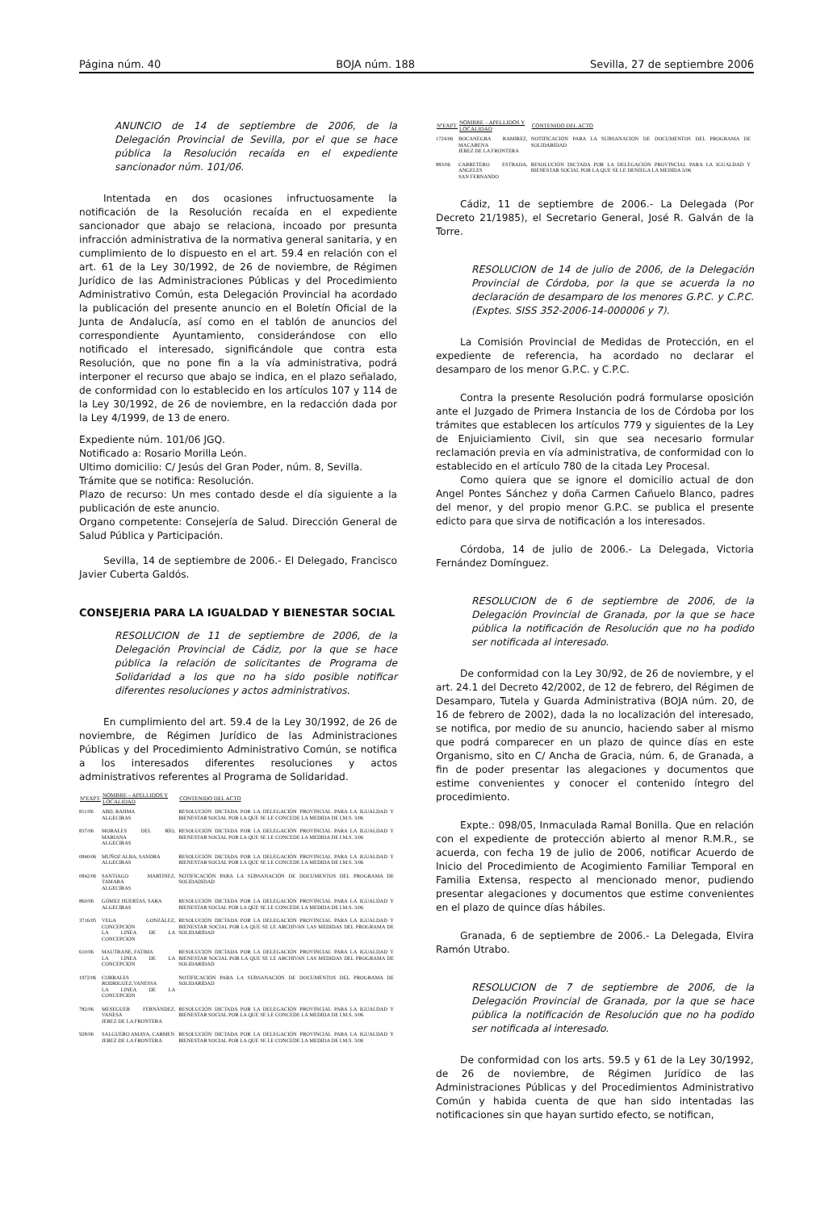Página núm. 40 BOJA núm. 188 Sevilla, 27 de septiembre 2006
ANUNCIO de 14 de septiembre de 2006, de la Delegación Provincial de Sevilla, por el que se hace pública la Resolución recaída en el expediente sancionador núm. 101/06.
Intentada en dos ocasiones infructuosamente la notificación de la Resolución recaída en el expediente sancionador que abajo se relaciona, incoado por presunta infracción administrativa de la normativa general sanitaria, y en cumplimiento de lo dispuesto en el art. 59.4 en relación con el art. 61 de la Ley 30/1992, de 26 de noviembre, de Régimen Jurídico de las Administraciones Públicas y del Procedimiento Administrativo Común, esta Delegación Provincial ha acordado la publicación del presente anuncio en el Boletín Oficial de la Junta de Andalucía, así como en el tablón de anuncios del correspondiente Ayuntamiento, considerándose con ello notificado el interesado, significándole que contra esta Resolución, que no pone fin a la vía administrativa, podrá interponer el recurso que abajo se indica, en el plazo señalado, de conformidad con lo establecido en los artículos 107 y 114 de la Ley 30/1992, de 26 de noviembre, en la redacción dada por la Ley 4/1999, de 13 de enero.
Expediente núm. 101/06 JGQ.
Notificado a: Rosario Morilla León.
Ultimo domicilio: C/ Jesús del Gran Poder, núm. 8, Sevilla.
Trámite que se notifica: Resolución.
Plazo de recurso: Un mes contado desde el día siguiente a la publicación de este anuncio.
Organo competente: Consejería de Salud. Dirección General de Salud Pública y Participación.
Sevilla, 14 de septiembre de 2006.- El Delegado, Francisco Javier Cuberta Galdós.
CONSEJERIA PARA LA IGUALDAD Y BIENESTAR SOCIAL
RESOLUCION de 11 de septiembre de 2006, de la Delegación Provincial de Cádiz, por la que se hace pública la relación de solicitantes de Programa de Solidaridad a los que no ha sido posible notificar diferentes resoluciones y actos administrativos.
En cumplimiento del art. 59.4 de la Ley 30/1992, de 26 de noviembre, de Régimen Jurídico de las Administraciones Públicas y del Procedimiento Administrativo Común, se notifica a los interesados diferentes resoluciones y actos administrativos referentes al Programa de Solidaridad.
| NºEXPT. | NOMBRE – APELLIDOS Y LOCALIDAD | CONTENIDO DEL ACTO |
| --- | --- | --- |
| 811/06 | ABD, RAHMA ALGECIRAS | RESOLUCIÓN DICTADA POR LA DELEGACIÓN PROVINCIAL PARA LA IGUALDAD Y BIENESTAR SOCIAL POR LA QUE SE LE CONCEDE LA MEDIDA DE I.M.S. 3/06 |
| 837/06 | MORALES DEL RÍO, MARIANA ALGECIRAS | RESOLUCIÓN DICTADA POR LA DELEGACIÓN PROVINCIAL PARA LA IGUALDAD Y BIENESTAR SOCIAL POR LA QUE SE LE CONCEDE LA MEDIDA DE I.M.S. 3/06 |
| 0840/06 | MUÑOZ ALBA, SANDRA ALGECIRAS | RESOLUCIÓN DICTADA POR LA DELEGACIÓN PROVINCIAL PARA LA IGUALDAD Y BIENESTAR SOCIAL POR LA QUE SE LE CONCEDE LA MEDIDA DE I.M.S. 3/06 |
| 0842/06 | SANTIAGO MARTINEZ, TAMARA ALGECIRAS | NOTIFICACIÓN PARA LA SUBSANACIÓN DE DOCUMENTOS DEL PROGRAMA DE SOLIDADIDAD |
| 860/06 | GÓMEZ HUERTAS, SARA ALGECIRAS | RESOLUCIÓN DICTADA POR LA DELEGACIÓN PROVINCIAL PARA LA IGUALDAD Y BIENESTAR SOCIAL POR LA QUE SE LE CONCEDE LA MEDIDA DE I.M.S. 3/06 |
| 3716/05 | VEGA GONZÁLEZ, CONCEPCIÓN LA LINEA DE LA CONCEPCIÓN | RESOLUCIÓN DICTADA POR LA DELEGACIÓN PROVINCIAL PARA LA IGUALDAD Y BIENESTAR SOCIAL POR LA QUE SE LE ARCHIVAN LAS MEDIDAS DEL PROGRAMA DE SOLIDARIDAD |
| 610/06 | MAUTRANE, FATIMA LA LINEA DE LA CONCEPCIÓN | RESOLUCIÓN DICTADA POR LA DELEGACIÓN PROVINCIAL PARA LA IGUALDAD Y BIENESTAR SOCIAL POR LA QUE SE LE ARCHIVAN LAS MEDIDAS DEL PROGRAMA DE SOLIDARIDAD |
| 1972/06 | CORRALES RODRIGUEZ,VANESSA LA LINEA DE LA CONCEPCIÓN | NOTIFICACIÓN PARA LA SUBSANACIÓN DE DOCUMENTOS DEL PROGRAMA DE SOLIDARIDAD |
| 782/06 | MESEGUER FERNÁNDEZ, VANESA JEREZ DE LA FRONTERA | RESOLUCIÓN DICTADA POR LA DELEGACIÓN PROVINCIAL PARA LA IGUALDAD Y BIENESTAR SOCIAL POR LA QUE SE LE CONCEDE LA MEDIDA DE I.M.S. 3/06 |
| 928/06 | SALGUERO AMAYA, CARMEN JEREZ DE LA FRONTERA | RESOLUCIÓN DICTADA POR LA DELEGACIÓN PROVINCIAL PARA LA IGUALDAD Y BIENESTAR SOCIAL POR LA QUE SE LE CONCEDE LA MEDIDA DE I.M.S. 3/06 |
| NºEXPT. | NOMBRE – APELLIDOS Y LOCALIDAD | CONTENIDO DEL ACTO |
| --- | --- | --- |
| 1724/06 | BOCANEGRA RAMIREZ, MACARENA JEREZ DE LA FRONTERA | NOTIFICACIÓN PARA LA SUBSANACIÓN DE DOCUMENTOS DEL PROGRAMA DE SOLIDARIDAD |
| 883/06 | CARRETERO ESTRADA, ANGELES SAN FERNANDO | RESOLUCIÓN DICTADA POR LA DELEGACIÓN PROVINCIAL PARA LA IGUALDAD Y BIENESTAR SOCIAL POR LA QUE SE LE DENIEGA LA MEDIDA 3/06 |
Cádiz, 11 de septiembre de 2006.- La Delegada (Por Decreto 21/1985), el Secretario General, José R. Galván de la Torre.
RESOLUCION de 14 de julio de 2006, de la Delegación Provincial de Córdoba, por la que se acuerda la no declaración de desamparo de los menores G.P.C. y C.P.C. (Exptes. SISS 352-2006-14-000006 y 7).
La Comisión Provincial de Medidas de Protección, en el expediente de referencia, ha acordado no declarar el desamparo de los menor G.P.C. y C.P.C.
Contra la presente Resolución podrá formularse oposición ante el Juzgado de Primera Instancia de los de Córdoba por los trámites que establecen los artículos 779 y siguientes de la Ley de Enjuiciamiento Civil, sin que sea necesario formular reclamación previa en vía administrativa, de conformidad con lo establecido en el artículo 780 de la citada Ley Procesal.
Como quiera que se ignore el domicilio actual de don Angel Pontes Sánchez y doña Carmen Cañuelo Blanco, padres del menor, y del propio menor G.P.C. se publica el presente edicto para que sirva de notificación a los interesados.
Córdoba, 14 de julio de 2006.- La Delegada, Victoria Fernández Domínguez.
RESOLUCION de 6 de septiembre de 2006, de la Delegación Provincial de Granada, por la que se hace pública la notificación de Resolución que no ha podido ser notificada al interesado.
De conformidad con la Ley 30/92, de 26 de noviembre, y el art. 24.1 del Decreto 42/2002, de 12 de febrero, del Régimen de Desamparo, Tutela y Guarda Administrativa (BOJA núm. 20, de 16 de febrero de 2002), dada la no localización del interesado, se notifica, por medio de su anuncio, haciendo saber al mismo que podrá comparecer en un plazo de quince días en este Organismo, sito en C/ Ancha de Gracia, núm. 6, de Granada, a fin de poder presentar las alegaciones y documentos que estime convenientes y conocer el contenido íntegro del procedimiento.
Expte.: 098/05, Inmaculada Ramal Bonilla. Que en relación con el expediente de protección abierto al menor R.M.R., se acuerda, con fecha 19 de julio de 2006, notificar Acuerdo de Inicio del Procedimiento de Acogimiento Familiar Temporal en Familia Extensa, respecto al mencionado menor, pudiendo presentar alegaciones y documentos que estime convenientes en el plazo de quince días hábiles.
Granada, 6 de septiembre de 2006.- La Delegada, Elvira Ramón Utrabo.
RESOLUCION de 7 de septiembre de 2006, de la Delegación Provincial de Granada, por la que se hace pública la notificación de Resolución que no ha podido ser notificada al interesado.
De conformidad con los arts. 59.5 y 61 de la Ley 30/1992, de 26 de noviembre, de Régimen Jurídico de las Administraciones Públicas y del Procedimientos Administrativo Común y habida cuenta de que han sido intentadas las notificaciones sin que hayan surtido efecto, se notifican,